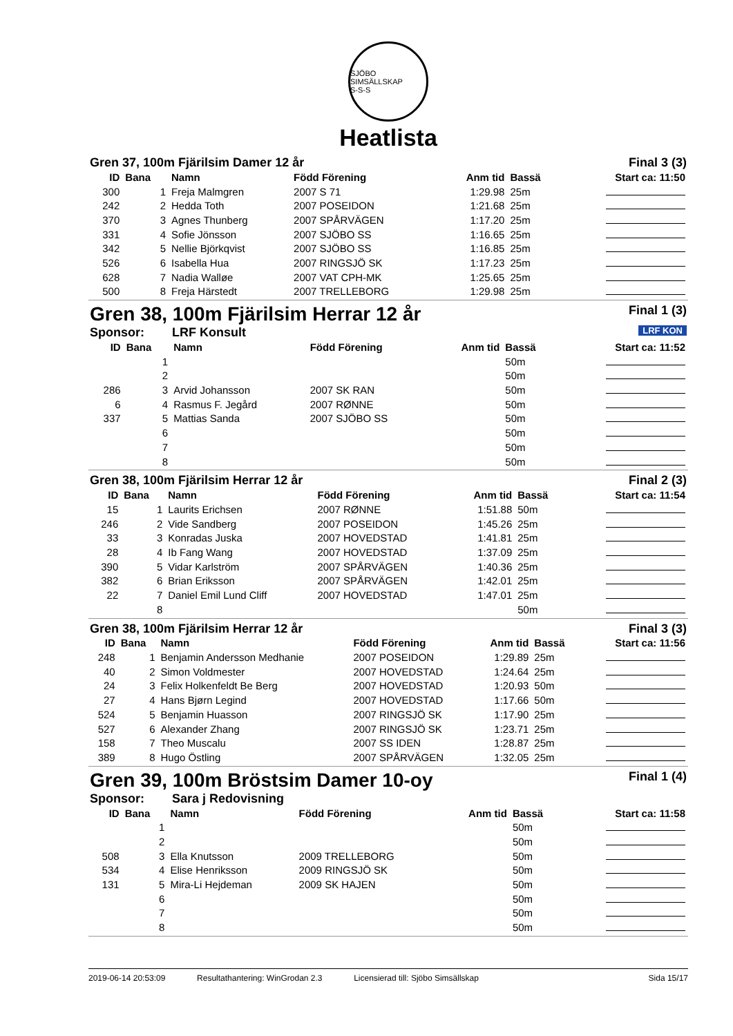SJÖBO SIMSÄLLSKAP
S-S-S
Heatlista
Gren 37, 100m Fjärilsim Damer 12 år Final 3 (3)
| ID | Bana | Namn | Född Förening | Anm tid | Bassä | Start ca: 11:50 |
| --- | --- | --- | --- | --- | --- | --- |
| 300 | 1 | Freja Malmgren | 2007 S 71 | 1:29.98 | 25m | |
| 242 | 2 | Hedda Toth | 2007 POSEIDON | 1:21.68 | 25m | |
| 370 | 3 | Agnes Thunberg | 2007 SPÅRVÄGEN | 1:17.20 | 25m | |
| 331 | 4 | Sofie Jönsson | 2007 SJÖBO SS | 1:16.65 | 25m | |
| 342 | 5 | Nellie Björkqvist | 2007 SJÖBO SS | 1:16.85 | 25m | |
| 526 | 6 | Isabella Hua | 2007 RINGSJÖ SK | 1:17.23 | 25m | |
| 628 | 7 | Nadia Walløe | 2007 VAT CPH-MK | 1:25.65 | 25m | |
| 500 | 8 | Freja Härstedt | 2007 TRELLEBORG | 1:29.98 | 25m | |
Gren 38, 100m Fjärilsim Herrar 12 år Final 1 (3)
Sponsor: LRF Konsult LRF KON
| ID | Bana | Namn | Född Förening | Anm tid | Bassä | Start ca: 11:52 |
| --- | --- | --- | --- | --- | --- | --- |
| | 1 | | | | 50m | |
| | 2 | | | | 50m | |
| 286 | 3 | Arvid Johansson | 2007 SK RAN | | 50m | |
| 6 | 4 | Rasmus F. Jegård | 2007 RØNNE | | 50m | |
| 337 | 5 | Mattias Sanda | 2007 SJÖBO SS | | 50m | |
| | 6 | | | | 50m | |
| | 7 | | | | 50m | |
| | 8 | | | | 50m | |
Gren 38, 100m Fjärilsim Herrar 12 år Final 2 (3)
| ID | Bana | Namn | Född Förening | Anm tid | Bassä | Start ca: 11:54 |
| --- | --- | --- | --- | --- | --- | --- |
| 15 | 1 | Laurits Erichsen | 2007 RØNNE | 1:51.88 | 50m | |
| 246 | 2 | Vide Sandberg | 2007 POSEIDON | 1:45.26 | 25m | |
| 33 | 3 | Konradas Juska | 2007 HOVEDSTAD | 1:41.81 | 25m | |
| 28 | 4 | Ib Fang Wang | 2007 HOVEDSTAD | 1:37.09 | 25m | |
| 390 | 5 | Vidar Karlström | 2007 SPÅRVÄGEN | 1:40.36 | 25m | |
| 382 | 6 | Brian Eriksson | 2007 SPÅRVÄGEN | 1:42.01 | 25m | |
| 22 | 7 | Daniel Emil Lund Cliff | 2007 HOVEDSTAD | 1:47.01 | 25m | |
| | 8 | | | | 50m | |
Gren 38, 100m Fjärilsim Herrar 12 år Final 3 (3)
| ID | Bana | Namn | Född Förening | Anm tid | Bassä | Start ca: 11:56 |
| --- | --- | --- | --- | --- | --- | --- |
| 248 | 1 | Benjamin Andersson Medhanie | 2007 POSEIDON | 1:29.89 | 25m | |
| 40 | 2 | Simon Voldmester | 2007 HOVEDSTAD | 1:24.64 | 25m | |
| 24 | 3 | Felix Holkenfeldt Be Berg | 2007 HOVEDSTAD | 1:20.93 | 50m | |
| 27 | 4 | Hans Bjørn Legind | 2007 HOVEDSTAD | 1:17.66 | 50m | |
| 524 | 5 | Benjamin Huasson | 2007 RINGSJÖ SK | 1:17.90 | 25m | |
| 527 | 6 | Alexander Zhang | 2007 RINGSJÖ SK | 1:23.71 | 25m | |
| 158 | 7 | Theo Muscalu | 2007 SS IDEN | 1:28.87 | 25m | |
| 389 | 8 | Hugo Östling | 2007 SPÅRVÄGEN | 1:32.05 | 25m | |
Gren 39, 100m Bröstsim Damer 10-oy Final 1 (4)
Sponsor: Sara j Redovisning
| ID | Bana | Namn | Född Förening | Anm tid | Bassä | Start ca: 11:58 |
| --- | --- | --- | --- | --- | --- | --- |
| | 1 | | | | 50m | |
| | 2 | | | | 50m | |
| 508 | 3 | Ella Knutsson | 2009 TRELLEBORG | | 50m | |
| 534 | 4 | Elise Henriksson | 2009 RINGSJÖ SK | | 50m | |
| 131 | 5 | Mira-Li Hejdeman | 2009 SK HAJEN | | 50m | |
| | 6 | | | | 50m | |
| | 7 | | | | 50m | |
| | 8 | | | | 50m | |
2019-06-14 20:53:09 Resultathantering: WinGrodan 2.3 Licensierad till: Sjöbo Simsällskap Sida 15/17